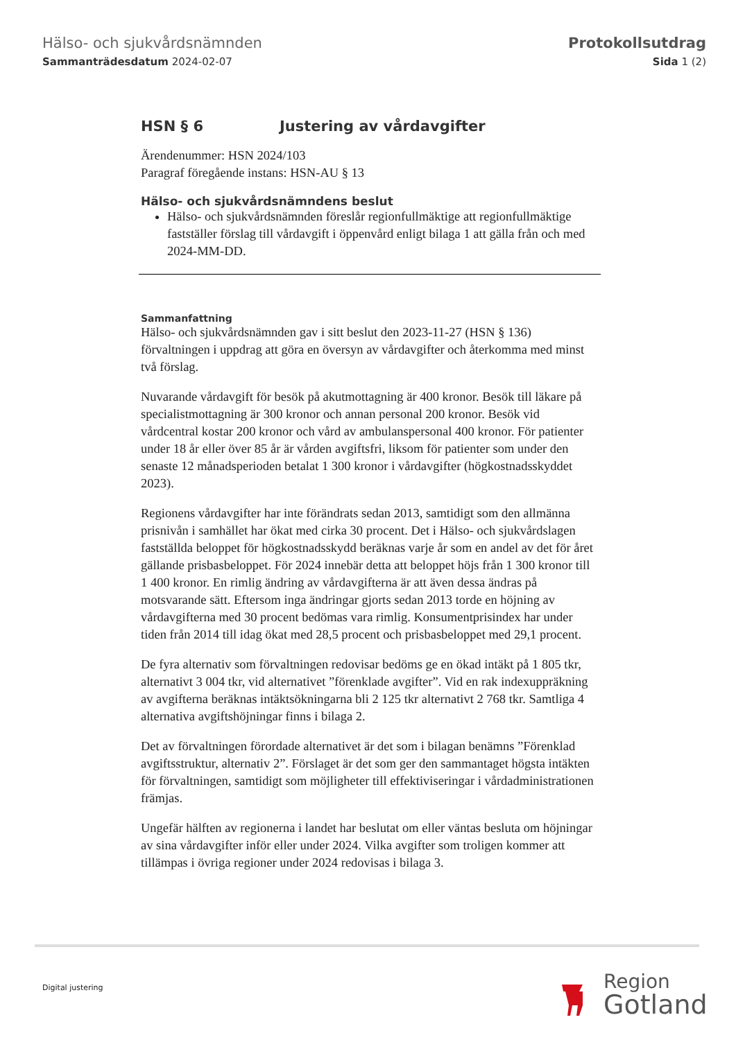Hälso- och sjukvårdsnämnden
Sammanträdesdatum 2024-02-07
Protokollsutdrag
Sida 1 (2)
HSN § 6 Justering av vårdavgifter
Ärendenummer: HSN 2024/103
Paragraf föregående instans: HSN-AU § 13
Hälso- och sjukvårdsnämndens beslut
Hälso- och sjukvårdsnämnden föreslår regionfullmäktige att regionfullmäktige fastställer förslag till vårdavgift i öppenvård enligt bilaga 1 att gälla från och med 2024-MM-DD.
Sammanfattning
Hälso- och sjukvårdsnämnden gav i sitt beslut den 2023-11-27 (HSN § 136) förvaltningen i uppdrag att göra en översyn av vårdavgifter och återkomma med minst två förslag.
Nuvarande vårdavgift för besök på akutmottagning är 400 kronor. Besök till läkare på specialistmottagning är 300 kronor och annan personal 200 kronor. Besök vid vårdcentral kostar 200 kronor och vård av ambulanspersonal 400 kronor. För patienter under 18 år eller över 85 år är vården avgiftsfri, liksom för patienter som under den senaste 12 månadsperioden betalat 1 300 kronor i vårdavgifter (högkostnadsskyddet 2023).
Regionens vårdavgifter har inte förändrats sedan 2013, samtidigt som den allmänna prisnivån i samhället har ökat med cirka 30 procent. Det i Hälso- och sjukvårdslagen fastställda beloppet för högkostnadsskydd beräknas varje år som en andel av det för året gällande prisbasbeloppet. För 2024 innebär detta att beloppet höjs från 1 300 kronor till 1 400 kronor. En rimlig ändring av vårdavgifterna är att även dessa ändras på motsvarande sätt. Eftersom inga ändringar gjorts sedan 2013 torde en höjning av vårdavgifterna med 30 procent bedömas vara rimlig. Konsumentprisindex har under tiden från 2014 till idag ökat med 28,5 procent och prisbasbeloppet med 29,1 procent.
De fyra alternativ som förvaltningen redovisar bedöms ge en ökad intäkt på 1 805 tkr, alternativt 3 004 tkr, vid alternativet ”förenklade avgifter”. Vid en rak indexuppräkning av avgifterna beräknas intäktsökningarna bli 2 125 tkr alternativt 2 768 tkr. Samtliga 4 alternativa avgiftshöjningar finns i bilaga 2.
Det av förvaltningen förordade alternativet är det som i bilagan benämns ”Förenklad avgiftsstruktur, alternativ 2”. Förslaget är det som ger den sammantaget högsta intäkten för förvaltningen, samtidigt som möjligheter till effektiviseringar i vårdadministrationen främjas.
Ungefär hälften av regionerna i landet har beslutat om eller väntas besluta om höjningar av sina vårdavgifter inför eller under 2024. Vilka avgifter som troligen kommer att tillämpas i övriga regioner under 2024 redovisas i bilaga 3.
Digital justering
Region
Gotland